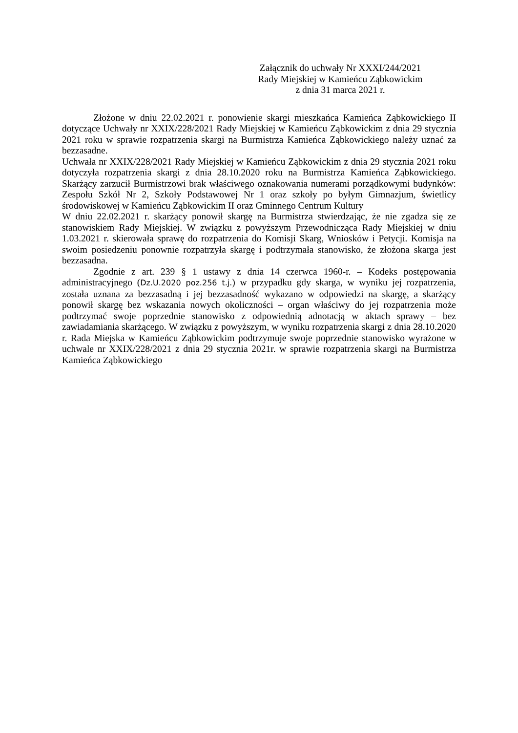Załącznik do uchwały Nr XXXI/244/2021
Rady Miejskiej w Kamieńcu Ząbkowickim
z dnia 31 marca 2021 r.
Złożone w dniu 22.02.2021 r. ponowienie skargi mieszkańca Kamieńca Ząbkowickiego II dotyczące Uchwały nr XXIX/228/2021 Rady Miejskiej w Kamieńcu Ząbkowickim z dnia 29 stycznia 2021 roku w sprawie rozpatrzenia skargi na Burmistrza Kamieńca Ząbkowickiego należy uznać za bezzasadne.
Uchwała nr XXIX/228/2021 Rady Miejskiej w Kamieńcu Ząbkowickim z dnia 29 stycznia 2021 roku dotyczyła rozpatrzenia skargi z dnia 28.10.2020 roku na Burmistrza Kamieńca Ząbkowickiego. Skarżący zarzucił Burmistrzowi brak właściwego oznakowania numerami porządkowymi budynków: Zespołu Szkół Nr 2, Szkoły Podstawowej Nr 1 oraz szkoły po byłym Gimnazjum, świetlicy środowiskowej w Kamieńcu Ząbkowickim II oraz Gminnego Centrum Kultury
W dniu 22.02.2021 r. skarżący ponowił skargę na Burmistrza stwierdzając, że nie zgadza się ze stanowiskiem Rady Miejskiej. W związku z powyższym Przewodnicząca Rady Miejskiej w dniu 1.03.2021 r. skierowała sprawę do rozpatrzenia do Komisji Skarg, Wniosków i Petycji. Komisja na swoim posiedzeniu ponownie rozpatrzyła skargę i podtrzymała stanowisko, że złożona skarga jest bezzasadna.
Zgodnie z art. 239 § 1 ustawy z dnia 14 czerwca 1960-r. – Kodeks postępowania administracyjnego (Dz.U.2020 poz.256 t.j.) w przypadku gdy skarga, w wyniku jej rozpatrzenia, została uznana za bezzasadną i jej bezzasadność wykazano w odpowiedzi na skargę, a skarżący ponowił skargę bez wskazania nowych okoliczności – organ właściwy do jej rozpatrzenia może podtrzymać swoje poprzednie stanowisko z odpowiednią adnotacją w aktach sprawy – bez zawiadamiania skarżącego. W związku z powyższym, w wyniku rozpatrzenia skargi z dnia 28.10.2020 r. Rada Miejska w Kamieńcu Ząbkowickim podtrzymuje swoje poprzednie stanowisko wyrażone w uchwale nr XXIX/228/2021 z dnia 29 stycznia 2021r. w sprawie rozpatrzenia skargi na Burmistrza Kamieńca Ząbkowickiego